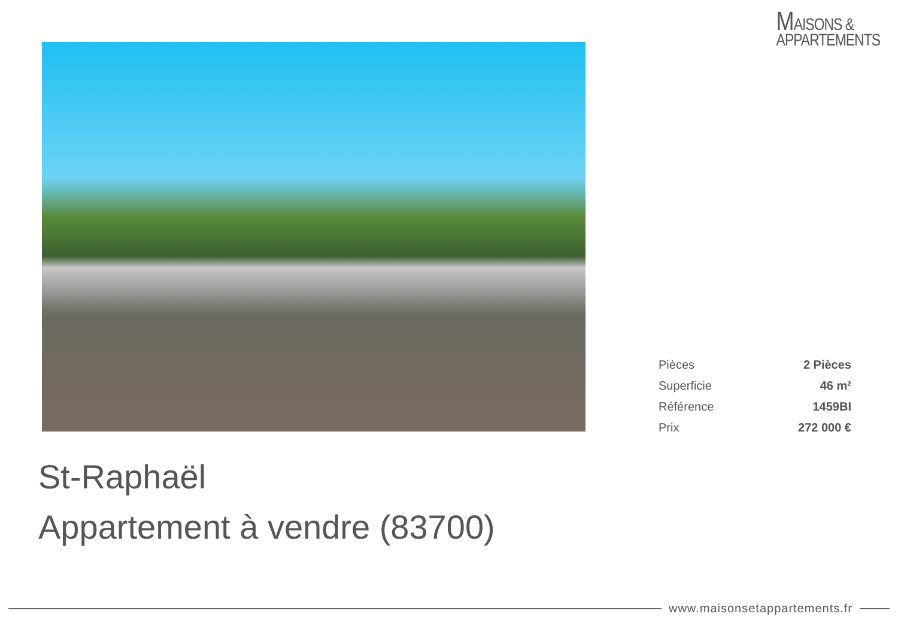MAISONS &
APPARTEMENTS
| Pièces | 2 Pièces |
| Superficie | 46 m² |
| Référence | 1459BI |
| Prix | 272 000 € |
St-Raphaël
Appartement à vendre (83700)
www.maisonsetappartements.fr